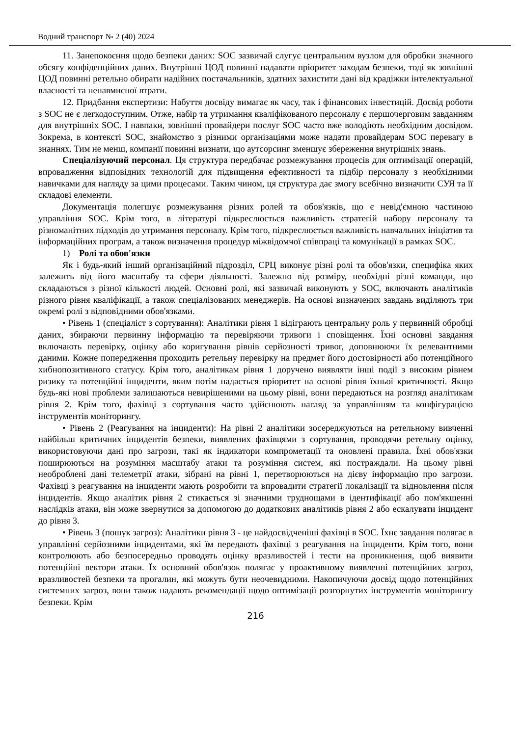Водний транспорт № 2 (40) 2024
11. Занепокоєння щодо безпеки даних: SOC зазвичай слугує центральним вузлом для обробки значного обсягу конфіденційних даних. Внутрішні ЦОД повинні надавати пріоритет заходам безпеки, тоді як зовнішні ЦОД повинні ретельно обирати надійних постачальників, здатних захистити дані від крадіжки інтелектуальної власності та ненавмисної втрати.
12. Придбання експертизи: Набуття досвіду вимагає як часу, так і фінансових інвестицій. Досвід роботи з SOC не є легкодоступним. Отже, набір та утримання кваліфікованого персоналу є першочерговим завданням для внутрішніх SOC. І навпаки, зовнішні провайдери послуг SOC часто вже володіють необхідним досвідом. Зокрема, в контексті SOC, знайомство з різними організаціями може надати провайдерам SOC перевагу в знаннях. Тим не менш, компанії повинні визнати, що аутсорсинг зменшує збереження внутрішніх знань.
Спеціалізуючий персонал. Ця структура передбачає розмежування процесів для оптимізації операцій, впровадження відповідних технологій для підвищення ефективності та підбір персоналу з необхідними навичками для нагляду за цими процесами. Таким чином, ця структура дає змогу всебічно визначити СУЯ та її складові елементи.
Документація полегшує розмежування різних ролей та обов'язків, що є невід'ємною частиною управління SOC. Крім того, в літературі підкреслюється важливість стратегій набору персоналу та різноманітних підходів до утримання персоналу. Крім того, підкреслюється важливість навчальних ініціатив та інформаційних програм, а також визначення процедур міжвідомчої співпраці та комунікації в рамках SOC.
1) Ролі та обов'язки
Як і будь-який інший організаційний підрозділ, СРЦ виконує різні ролі та обов'язки, специфіка яких залежить від його масштабу та сфери діяльності. Залежно від розміру, необхідні різні команди, що складаються з різної кількості людей. Основні ролі, які зазвичай виконують у SOC, включають аналітиків різного рівня кваліфікації, а також спеціалізованих менеджерів. На основі визначених завдань виділяють три окремі ролі з відповідними обов'язками.
• Рівень 1 (спеціаліст з сортування): Аналітики рівня 1 відіграють центральну роль у первинній обробці даних, збираючи первинну інформацію та перевіряючи тривоги і сповіщення. Їхні основні завдання включають перевірку, оцінку або коригування рівнів серйозності тривог, доповнюючи їх релевантними даними. Кожне попередження проходить ретельну перевірку на предмет його достовірності або потенційного хибнопозитивного статусу. Крім того, аналітикам рівня 1 доручено виявляти інші події з високим рівнем ризику та потенційні інциденти, яким потім надається пріоритет на основі рівня їхньої критичності. Якщо будь-які нові проблеми залишаються невирішеними на цьому рівні, вони передаються на розгляд аналітикам рівня 2. Крім того, фахівці з сортування часто здійснюють нагляд за управлінням та конфігурацією інструментів моніторингу.
• Рівень 2 (Реагування на інциденти): На рівні 2 аналітики зосереджуються на ретельному вивченні найбільш критичних інцидентів безпеки, виявлених фахівцями з сортування, проводячи ретельну оцінку, використовуючи дані про загрози, такі як індикатори компрометації та оновлені правила. Їхні обов'язки поширюються на розуміння масштабу атаки та розуміння систем, які постраждали. На цьому рівні необроблені дані телеметрії атаки, зібрані на рівні 1, перетворюються на дієву інформацію про загрози. Фахівці з реагування на інциденти мають розробити та впровадити стратегії локалізації та відновлення після інцидентів. Якщо аналітик рівня 2 стикається зі значними труднощами в ідентифікації або пом'якшенні наслідків атаки, він може звернутися за допомогою до додаткових аналітиків рівня 2 або ескалувати інцидент до рівня 3.
• Рівень 3 (пошук загроз): Аналітики рівня 3 - це найдосвідченіші фахівці в SOC. Їхнє завдання полягає в управлінні серйозними інцидентами, які їм передають фахівці з реагування на інциденти. Крім того, вони контролюють або безпосередньо проводять оцінку вразливостей і тести на проникнення, щоб виявити потенційні вектори атаки. Їх основний обов'язок полягає у проактивному виявленні потенційних загроз, вразливостей безпеки та прогалин, які можуть бути неочевидними. Накопичуючи досвід щодо потенційних системних загроз, вони також надають рекомендації щодо оптимізації розгорнутих інструментів моніторингу безпеки. Крім
216